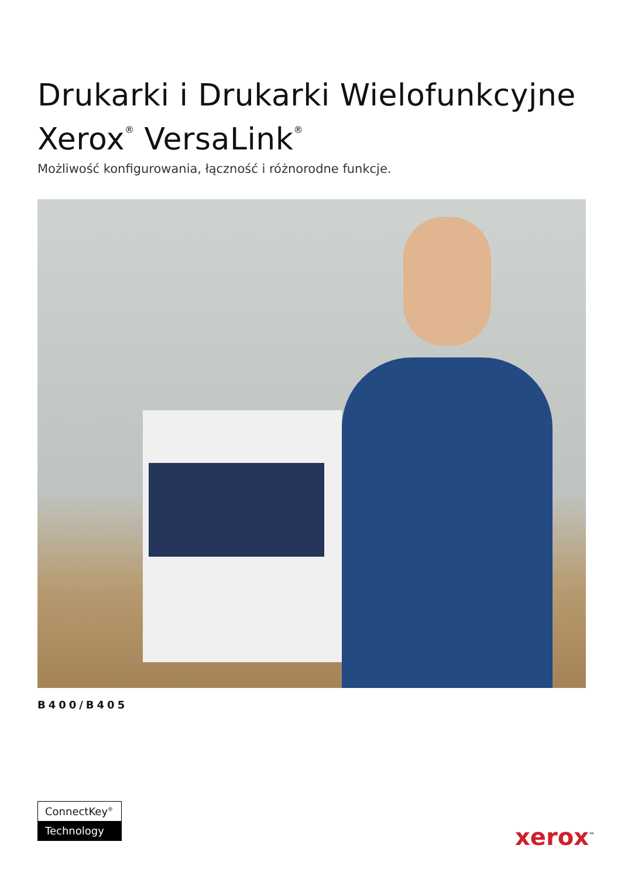Drukarki i Drukarki Wielofunkcyjne
Xerox<sup>®</sup> VersaLink<sup>®</sup>
Możliwość konfigurowania, łączność i różnorodne funkcje.
B400/B405
ConnectKey<sup>®</sup>
Technology
xerox<sup>™</sup>